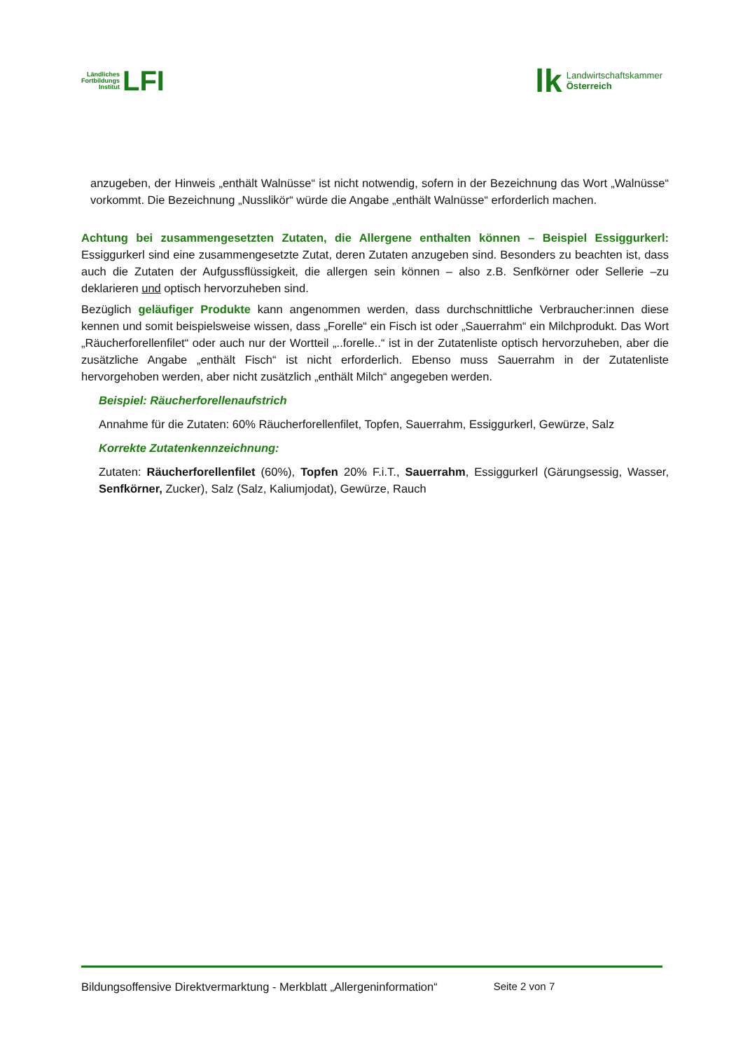Ländliches
Fortbildungs
Institut LFI
lk Landwirtschaftskammer
Österreich
anzugeben, der Hinweis „enthält Walnüsse“ ist nicht notwendig, sofern in der Bezeichnung das Wort „Walnüsse“ vorkommt. Die Bezeichnung „Nusslikör“ würde die Angabe „enthält Walnüsse“ erforderlich machen.
Achtung bei zusammengesetzten Zutaten, die Allergene enthalten können – Beispiel Essiggurkerl: Essiggurkerl sind eine zusammengesetzte Zutat, deren Zutaten anzugeben sind. Besonders zu beachten ist, dass auch die Zutaten der Aufgussflüssigkeit, die allergen sein können – also z.B. Senfkörner oder Sellerie –zu deklarieren und optisch hervorzuheben sind.
Bezüglich geläufiger Produkte kann angenommen werden, dass durchschnittliche Verbraucher:innen diese kennen und somit beispielsweise wissen, dass „Forelle“ ein Fisch ist oder „Sauerrahm“ ein Milchprodukt. Das Wort „Räucherforellenfilet“ oder auch nur der Wortteil „..forelle..“ ist in der Zutatenliste optisch hervorzuheben, aber die zusätzliche Angabe „enthält Fisch“ ist nicht erforderlich. Ebenso muss Sauerrahm in der Zutatenliste hervorgehoben werden, aber nicht zusätzlich „enthält Milch“ angegeben werden.
Beispiel: Räucherforellenaufstrich
Annahme für die Zutaten: 60% Räucherforellenfilet, Topfen, Sauerrahm, Essiggurkerl, Gewürze, Salz
Korrekte Zutatenkennzeichnung:
Zutaten: Räucherforellenfilet (60%), Topfen 20% F.i.T., Sauerrahm, Essiggurkerl (Gärungsessig, Wasser, Senfkörner, Zucker), Salz (Salz, Kaliumjodat), Gewürze, Rauch
Bildungsoffensive Direktvermarktung - Merkblatt „Allergeninformation“ Seite 2 von 7